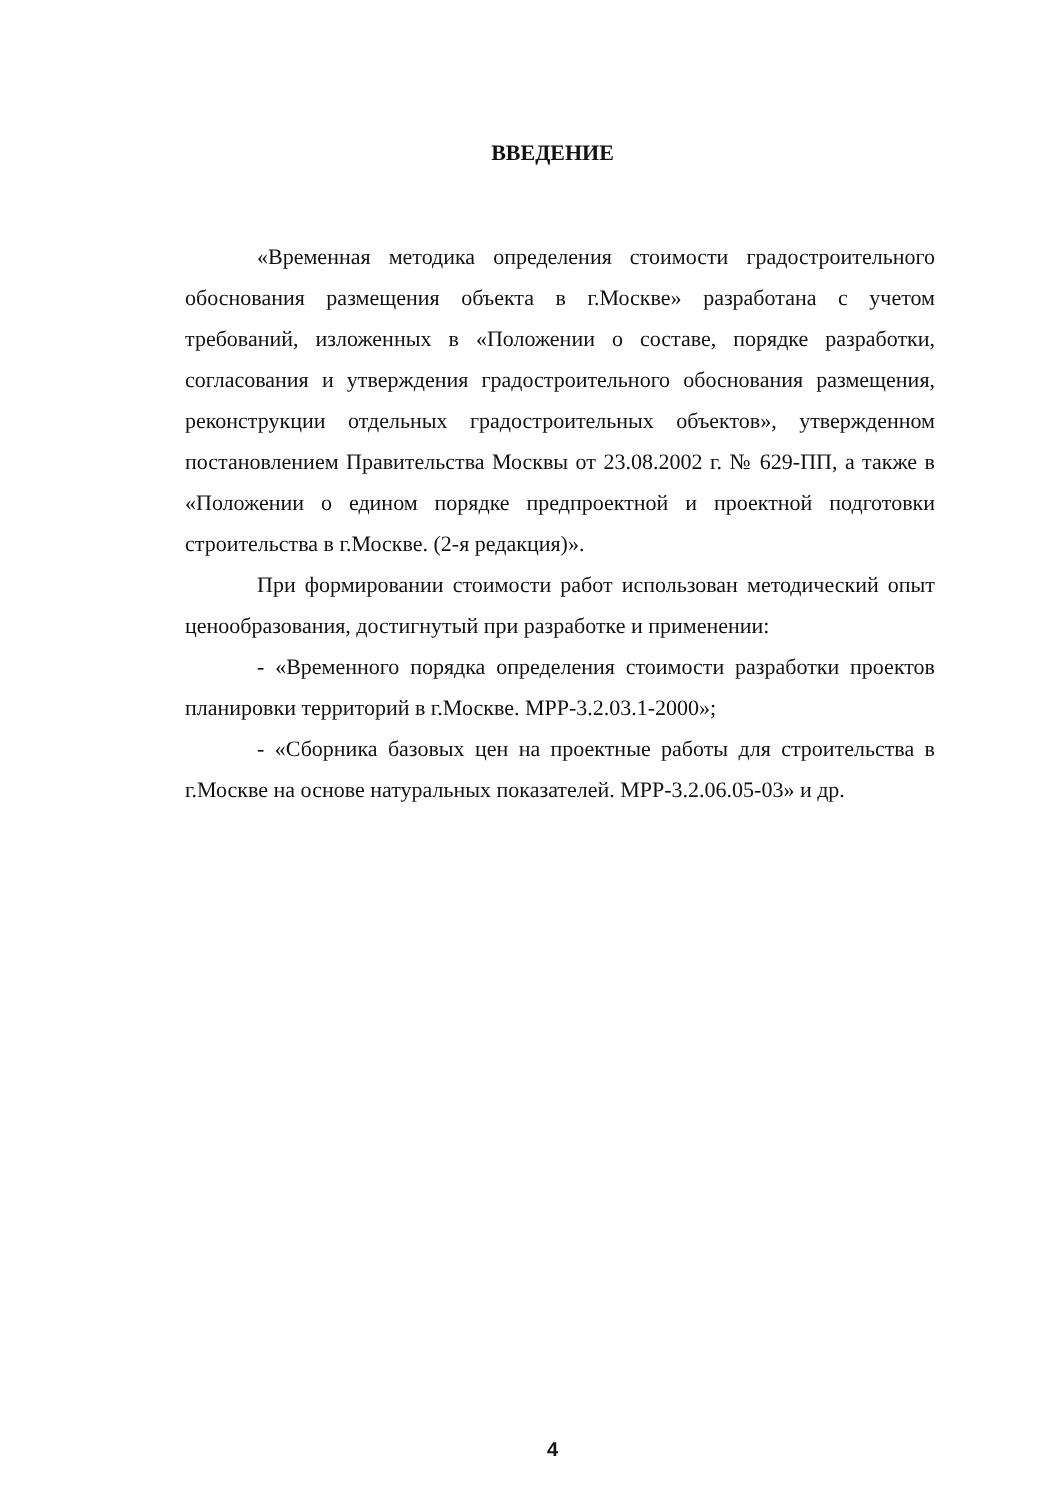ВВЕДЕНИЕ
«Временная методика определения стоимости градостроительного обоснования размещения объекта в г.Москве» разработана с учетом требований, изложенных в «Положении о составе, порядке разработки, согласования и утверждения градостроительного обоснования размещения, реконструкции отдельных градостроительных объектов», утвержденном постановлением Правительства Москвы от 23.08.2002 г. № 629-ПП, а также в «Положении о едином порядке предпроектной и проектной подготовки строительства в г.Москве. (2-я редакция)».
При формировании стоимости работ использован методический опыт ценообразования, достигнутый при разработке и применении:
- «Временного порядка определения стоимости разработки проектов планировки территорий в г.Москве. МРР-3.2.03.1-2000»;
- «Сборника базовых цен на проектные работы для строительства в г.Москве на основе натуральных показателей. МРР-3.2.06.05-03» и др.
4